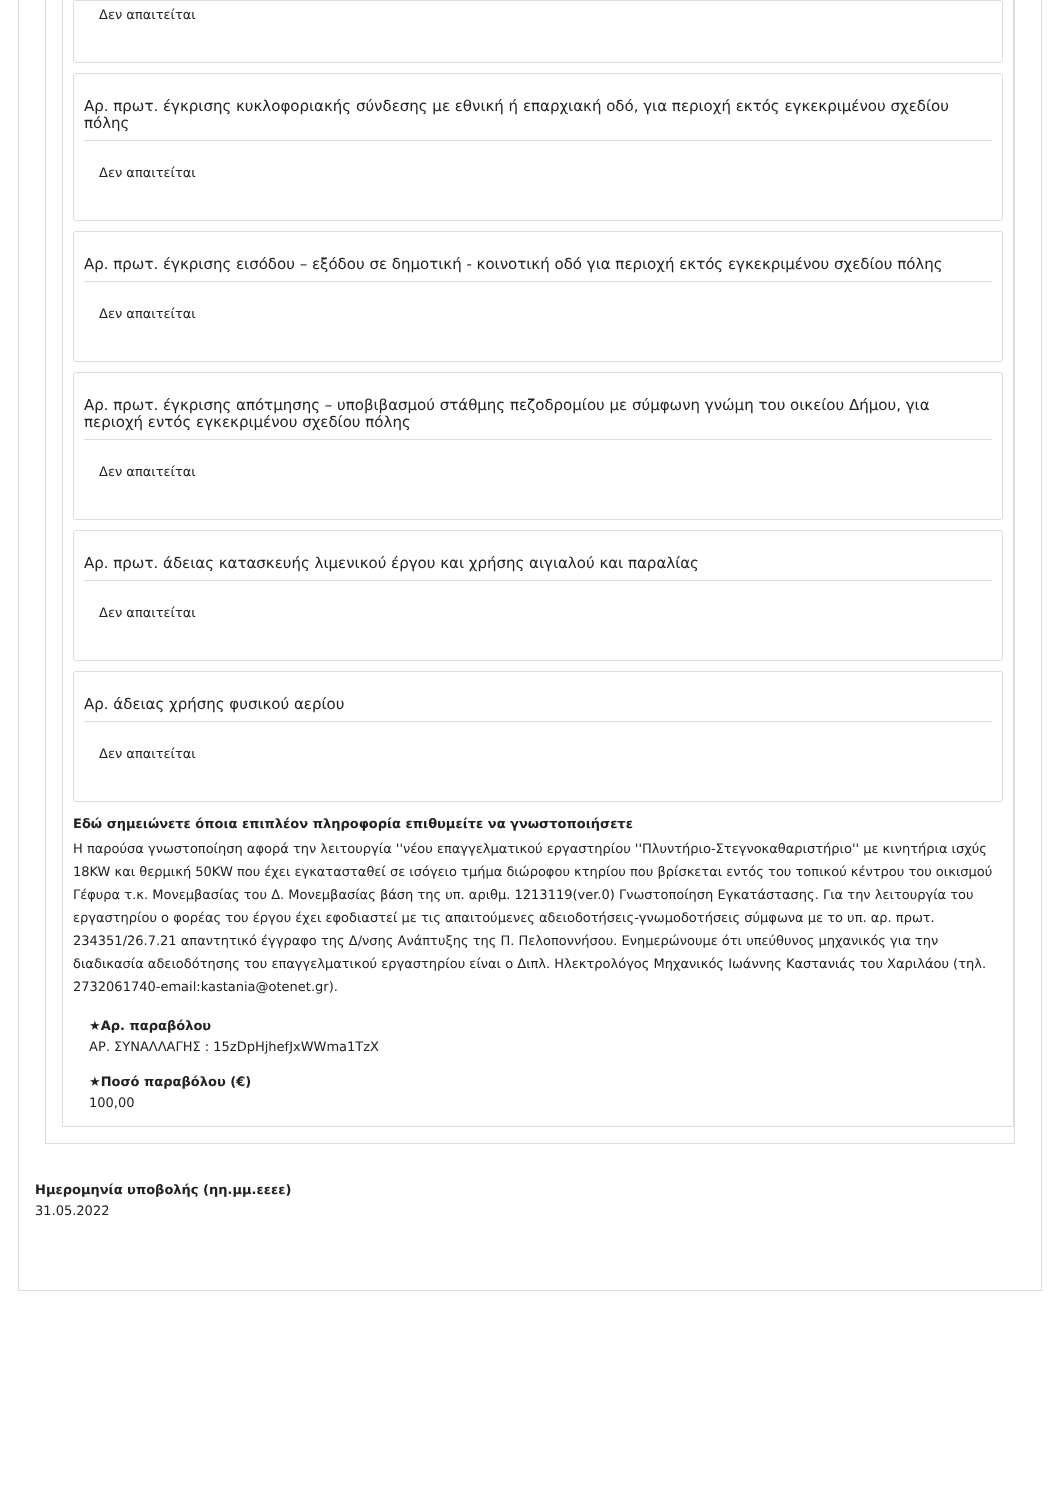Δεν απαιτείται
Αρ. πρωτ. έγκρισης κυκλοφοριακής σύνδεσης με εθνική ή επαρχιακή οδό, για περιοχή εκτός εγκεκριμένου σχεδίου πόλης
Δεν απαιτείται
Αρ. πρωτ. έγκρισης εισόδου – εξόδου σε δημοτική - κοινοτική οδό για περιοχή εκτός εγκεκριμένου σχεδίου πόλης
Δεν απαιτείται
Αρ. πρωτ. έγκρισης απότμησης – υποβιβασμού στάθμης πεζοδρομίου με σύμφωνη γνώμη του οικείου Δήμου, για περιοχή εντός εγκεκριμένου σχεδίου πόλης
Δεν απαιτείται
Αρ. πρωτ. άδειας κατασκευής λιμενικού έργου και χρήσης αιγιαλού και παραλίας
Δεν απαιτείται
Αρ. άδειας χρήσης φυσικού αερίου
Δεν απαιτείται
Εδώ σημειώνετε όποια επιπλέον πληροφορία επιθυμείτε να γνωστοποιήσετε
Η παρούσα γνωστοποίηση αφορά την λειτουργία ''νέου επαγγελματικού εργαστηρίου ''Πλυντήριο-Στεγνοκαθαριστήριο'' με κινητήρια ισχύς 18KW και θερμική 50KW που έχει εγκατασταθεί σε ισόγειο τμήμα διώροφου κτηρίου που βρίσκεται εντός του τοπικού κέντρου του οικισμού Γέφυρα τ.κ. Μονεμβασίας του Δ. Μονεμβασίας βάση της υπ. αριθμ. 1213119(ver.0) Γνωστοποίηση Εγκατάστασης. Για την λειτουργία του εργαστηρίου ο φορέας του έργου έχει εφοδιαστεί με τις απαιτούμενες αδειοδοτήσεις-γνωμοδοτήσεις σύμφωνα με το υπ. αρ. πρωτ. 234351/26.7.21 απαντητικό έγγραφο της Δ/νσης Ανάπτυξης της Π. Πελοποννήσου. Ενημερώνουμε ότι υπεύθυνος μηχανικός για την διαδικασία αδειοδότησης του επαγγελματικού εργαστηρίου είναι ο Διπλ. Ηλεκτρολόγος Μηχανικός Ιωάννης Καστανιάς του Χαριλάου (τηλ. 2732061740-email:kastania@otenet.gr).
★Αρ. παραβόλου
ΑΡ. ΣΥΝΑΛΛΑΓΗΣ : 15zDpHjhefJxWWma1TzX
★Ποσό παραβόλου (€)
100,00
Ημερομηνία υποβολής (ηη.μμ.εεεε)
31.05.2022